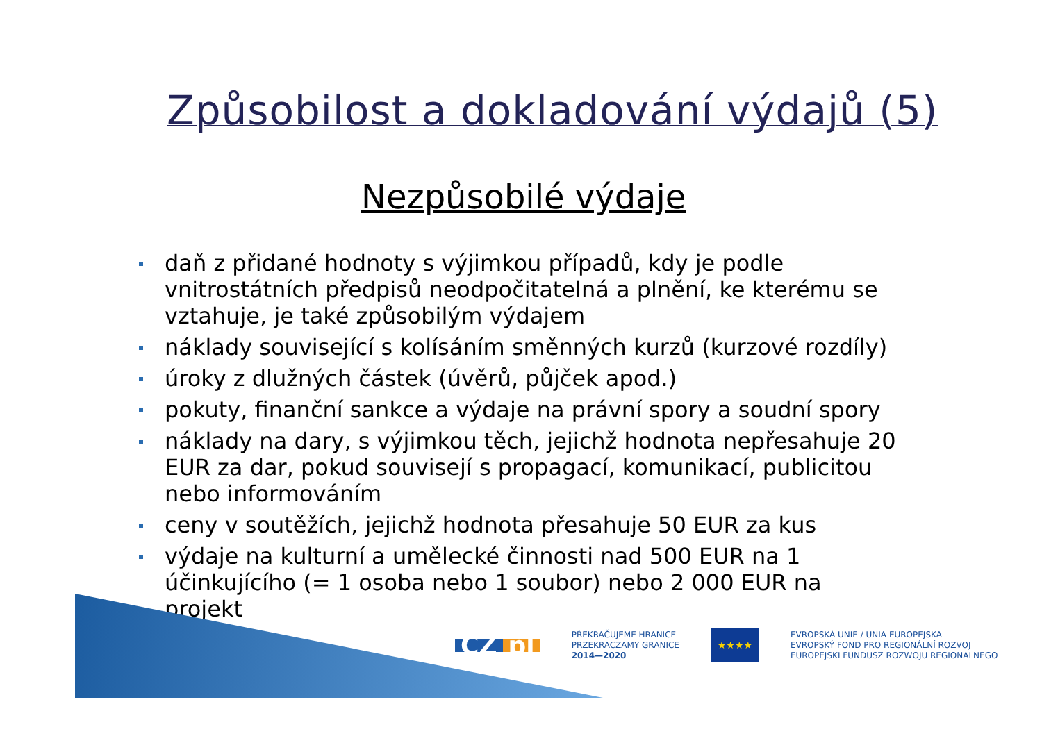Způsobilost a dokladování výdajů (5)
Nezpůsobilé výdaje
daň z přidané hodnoty s výjimkou případů, kdy je podle vnitrostátních předpisů neodpočitatelná a plnění, ke kterému se vztahuje, je také způsobilým výdajem
náklady související s kolísáním směnných kurzů (kurzové rozdíly)
úroky z dlužných částek (úvěrů, půjček apod.)
pokuty, finanční sankce a výdaje na právní spory a soudní spory
náklady na dary, s výjimkou těch, jejichž hodnota nepřesahuje 20 EUR za dar, pokud souvisejí s propagací, komunikací, publicitou nebo informováním
ceny v soutěžích, jejichž hodnota přesahuje 50 EUR za kus
výdaje na kulturní a umělecké činnosti nad 500 EUR na 1 účinkujícího (= 1 osoba nebo 1 soubor) nebo 2 000 EUR na projekt
CZ pl
PŘEKRAČUJEME HRANICE
PRZEKRACZAMY GRANICE
2014—2020
★★★★
EVROPSKÁ UNIE / UNIA EUROPEJSKA
EVROPSKÝ FOND PRO REGIONÁLNÍ ROZVOJ
EUROPEJSKI FUNDUSZ ROZWOJU REGIONALNEGO